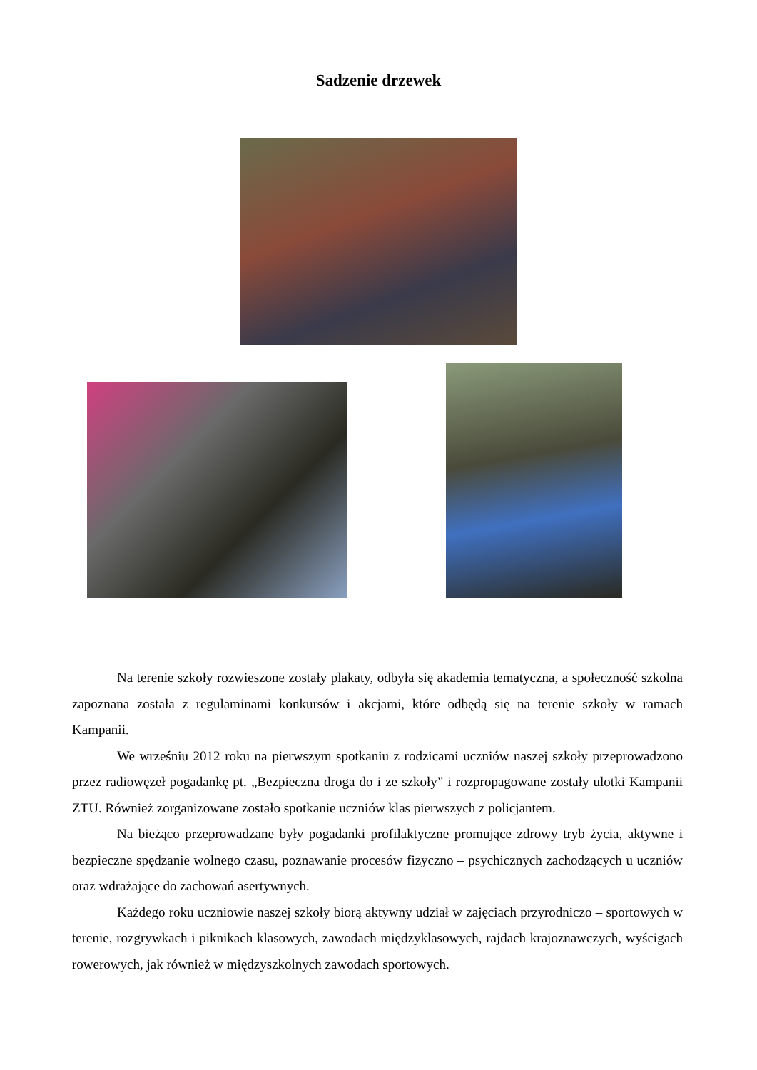Sadzenie drzewek
Na terenie szkoły rozwieszone zostały plakaty, odbyła się akademia tematyczna, a społeczność szkolna zapoznana została z regulaminami konkursów i akcjami, które odbędą się na terenie szkoły w ramach Kampanii.
We wrześniu 2012 roku na pierwszym spotkaniu z rodzicami uczniów naszej szkoły przeprowadzono przez radiowęzeł pogadankę pt. „Bezpieczna droga do i ze szkoły” i rozpropagowane zostały ulotki Kampanii ZTU. Również zorganizowane zostało spotkanie uczniów klas pierwszych z policjantem.
Na bieżąco przeprowadzane były pogadanki profilaktyczne promujące zdrowy tryb życia, aktywne i bezpieczne spędzanie wolnego czasu, poznawanie procesów fizyczno – psychicznych zachodzących u uczniów oraz wdrażające do zachowań asertywnych.
Każdego roku uczniowie naszej szkoły biorą aktywny udział w zajęciach przyrodniczo – sportowych w terenie, rozgrywkach i piknikach klasowych, zawodach międzyklasowych, rajdach krajoznawczych, wyścigach rowerowych, jak również w międzyszkolnych zawodach sportowych.